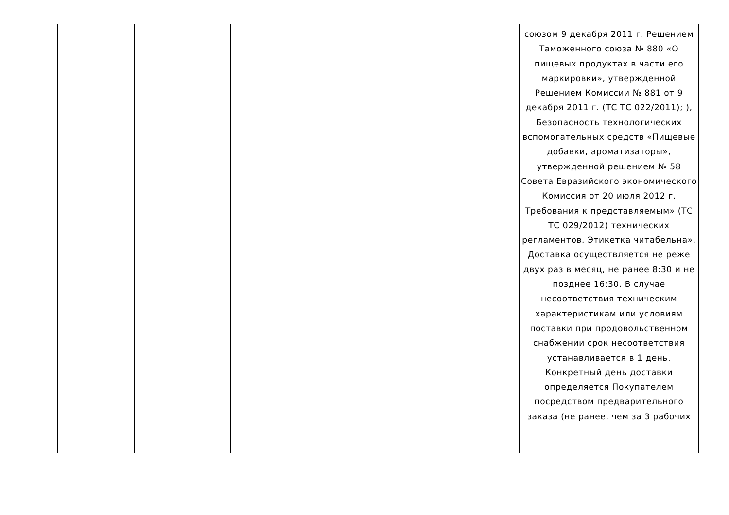| | | | | | союзом 9 декабря 2011 г. Решением Таможенного союза № 880 «О пищевых продуктах в части его маркировки», утвержденной Решением Комиссии № 881 от 9 декабря 2011 г. (ТС ТС 022/2011); ), Безопасность технологических вспомогательных средств «Пищевые добавки, ароматизаторы», утвержденной решением № 58 Совета Евразийского экономического Комиссия от 20 июля 2012 г. Требования к представляемым» (ТС ТС 029/2012) технических регламентов. Этикетка читабельна». Доставка осуществляется не реже двух раз в месяц, не ранее 8:30 и не позднее 16:30. В случае несоответствия техническим характеристикам или условиям поставки при продовольственном снабжении срок несоответствия устанавливается в 1 день. Конкретный день доставки определяется Покупателем посредством предварительного заказа (не ранее, чем за 3 рабочих |